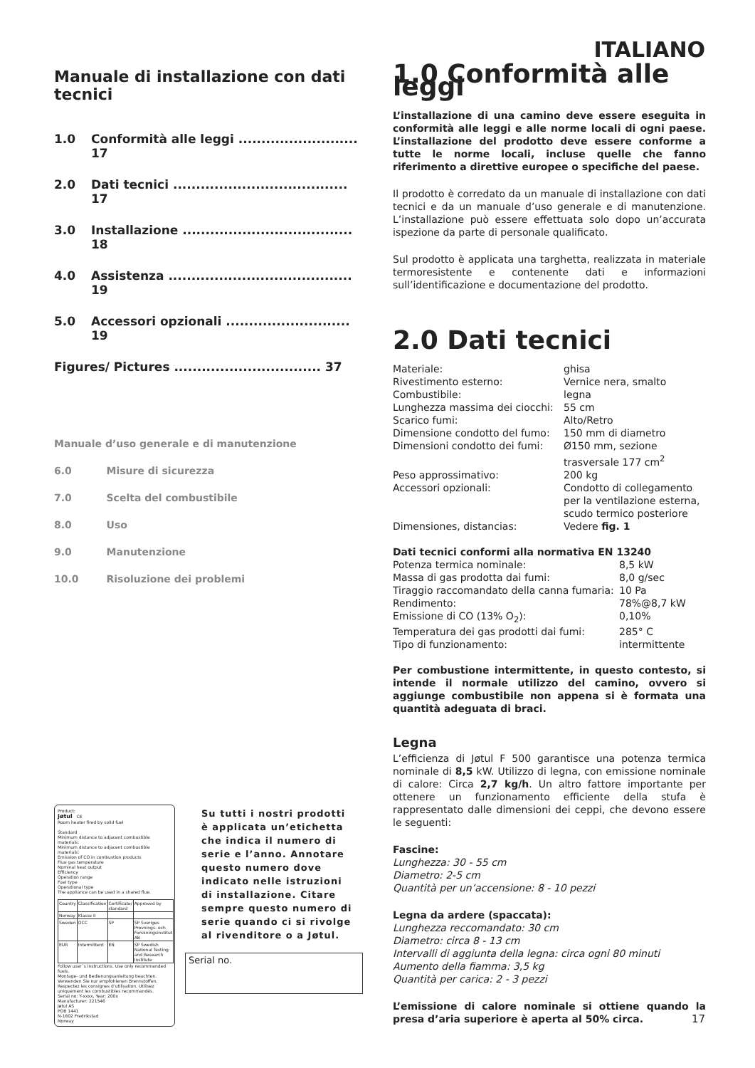ITALIANO
Manuale di installazione con dati tecnici
1.0 Conformità alle leggi .......................... 17
2.0 Dati tecnici ...................................... 17
3.0 Installazione ..................................... 18
4.0 Assistenza ........................................ 19
5.0 Accessori opzionali ........................... 19
Figures/ Pictures ................................ 37
Manuale d’uso generale e di manutenzione
6.0 Misure di sicurezza
7.0 Scelta del combustibile
8.0 Uso
9.0 Manutenzione
10.0 Risoluzione dei problemi
Product:
Jøtul CE
Room heater fired by solid fuel
Standard
Minimum distance to adjacent combustible materials:
Minimum distance to adjacent combustible materials:
Emission of CO in combustion products
Flue gas temperature
Nominal heat output
Efficiency
Operation range
Fuel type
Operational type
The appliance can be used in a shared flue.
| Country | Classification | Certificate/ standard | Approved by |
| Norway | Klasse II | | |
| Sweden | OCC | SP | SP Sveriges Provnings- och Forskningsinstitut AB |
| EUR | Intermittent | EN | SP Swedish National Testing and Research Institute |
Follow user´s instructions. Use only recommended fuels.
Montage- und Bedienungsanleitung beachten. Verwenden Sie nur empfohlenen Brennstoffen.
Respectez les consignes d’utilisation. Utilisez uniquement les combustibles recommandés.
Serial no: Y-xxxx, Year: 200x
Manufacturer: 221546
Jøtul AS
POB 1441
N-1602 Fredrikstad
Norway
Su tutti i nostri prodotti è applicata un’etichetta che indica il numero di serie e l’anno. Annotare questo numero dove indicato nelle istruzioni di installazione. Citare sempre questo numero di serie quando ci si rivolge al rivenditore o a Jøtul.
Serial no.
1.0 Conformità alle leggi
L’installazione di una camino deve essere eseguita in conformità alle leggi e alle norme locali di ogni paese. L’installazione del prodotto deve essere conforme a tutte le norme locali, incluse quelle che fanno riferimento a direttive europee o specifiche del paese.
Il prodotto è corredato da un manuale di installazione con dati tecnici e da un manuale d’uso generale e di manutenzione. L’installazione può essere effettuata solo dopo un’accurata ispezione da parte di personale qualificato.
Sul prodotto è applicata una targhetta, realizzata in materiale termoresistente e contenente dati e informazioni sull’identificazione e documentazione del prodotto.
2.0 Dati tecnici
| Materiale: | ghisa |
| Rivestimento esterno: | Vernice nera, smalto |
| Combustibile: | legna |
| Lunghezza massima dei ciocchi: | 55 cm |
| Scarico fumi: | Alto/Retro |
| Dimensione condotto del fumo: | 150 mm di diametro |
| Dimensioni condotto dei fumi: | Ø150 mm, sezione trasversale 177 cm<sup>2</sup> |
| Peso approssimativo: | 200 kg |
| Accessori opzionali: | Condotto di collegamento per la ventilazione esterna, scudo termico posteriore |
| Dimensiones, distancias: | Vedere fig. 1 |
Dati tecnici conformi alla normativa EN 13240
| Potenza termica nominale: | 8,5 kW |
| Massa di gas prodotta dai fumi: | 8,0 g/sec |
| Tiraggio raccomandato della canna fumaria: | 10 Pa |
| Rendimento: | 78%@8,7 kW |
| Emissione di CO (13% O<sub>2</sub>): | 0,10% |
| Temperatura dei gas prodotti dai fumi: | 285° C |
| Tipo di funzionamento: | intermittente |
Per combustione intermittente, in questo contesto, si intende il normale utilizzo del camino, ovvero si aggiunge combustibile non appena si è formata una quantità adeguata di braci.
Legna
L’efficienza di Jøtul F 500 garantisce una potenza termica nominale di 8,5 kW. Utilizzo di legna, con emissione nominale di calore: Circa 2,7 kg/h. Un altro fattore importante per ottenere un funzionamento efficiente della stufa è rappresentato dalle dimensioni dei ceppi, che devono essere le seguenti:
Fascine:
Lunghezza: 30 - 55 cm
Diametro: 2-5 cm
Quantità per un’accensione: 8 - 10 pezzi
Legna da ardere (spaccata):
Lunghezza reccomandato: 30 cm
Diametro: circa 8 - 13 cm
Intervalli di aggiunta della legna: circa ogni 80 minuti
Aumento della fiamma: 3,5 kg
Quantità per carica: 2 - 3 pezzi
L’emissione di calore nominale si ottiene quando la presa d’aria superiore è aperta al 50% circa.
17